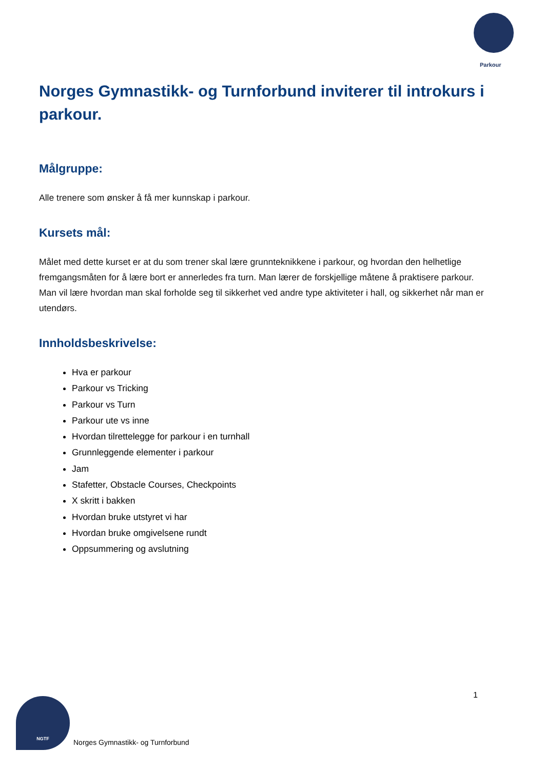Parkour
Norges Gymnastikk- og Turnforbund inviterer til introkurs i parkour.
Målgruppe:
Alle trenere som ønsker å få mer kunnskap i parkour.
Kursets mål:
Målet med dette kurset er at du som trener skal lære grunnteknikkene i parkour, og hvordan den helhetlige fremgangsmåten for å lære bort er annerledes fra turn. Man lærer de forskjellige måtene å praktisere parkour. Man vil lære hvordan man skal forholde seg til sikkerhet ved andre type aktiviteter i hall, og sikkerhet når man er utendørs.
Innholdsbeskrivelse:
Hva er parkour
Parkour vs Tricking
Parkour vs Turn
Parkour ute vs inne
Hvordan tilrettelegge for parkour i en turnhall
Grunnleggende elementer i parkour
Jam
Stafetter, Obstacle Courses, Checkpoints
X skritt i bakken
Hvordan bruke utstyret vi har
Hvordan bruke omgivelsene rundt
Oppsummering og avslutning
1
NGTF
Norges Gymnastikk- og Turnforbund